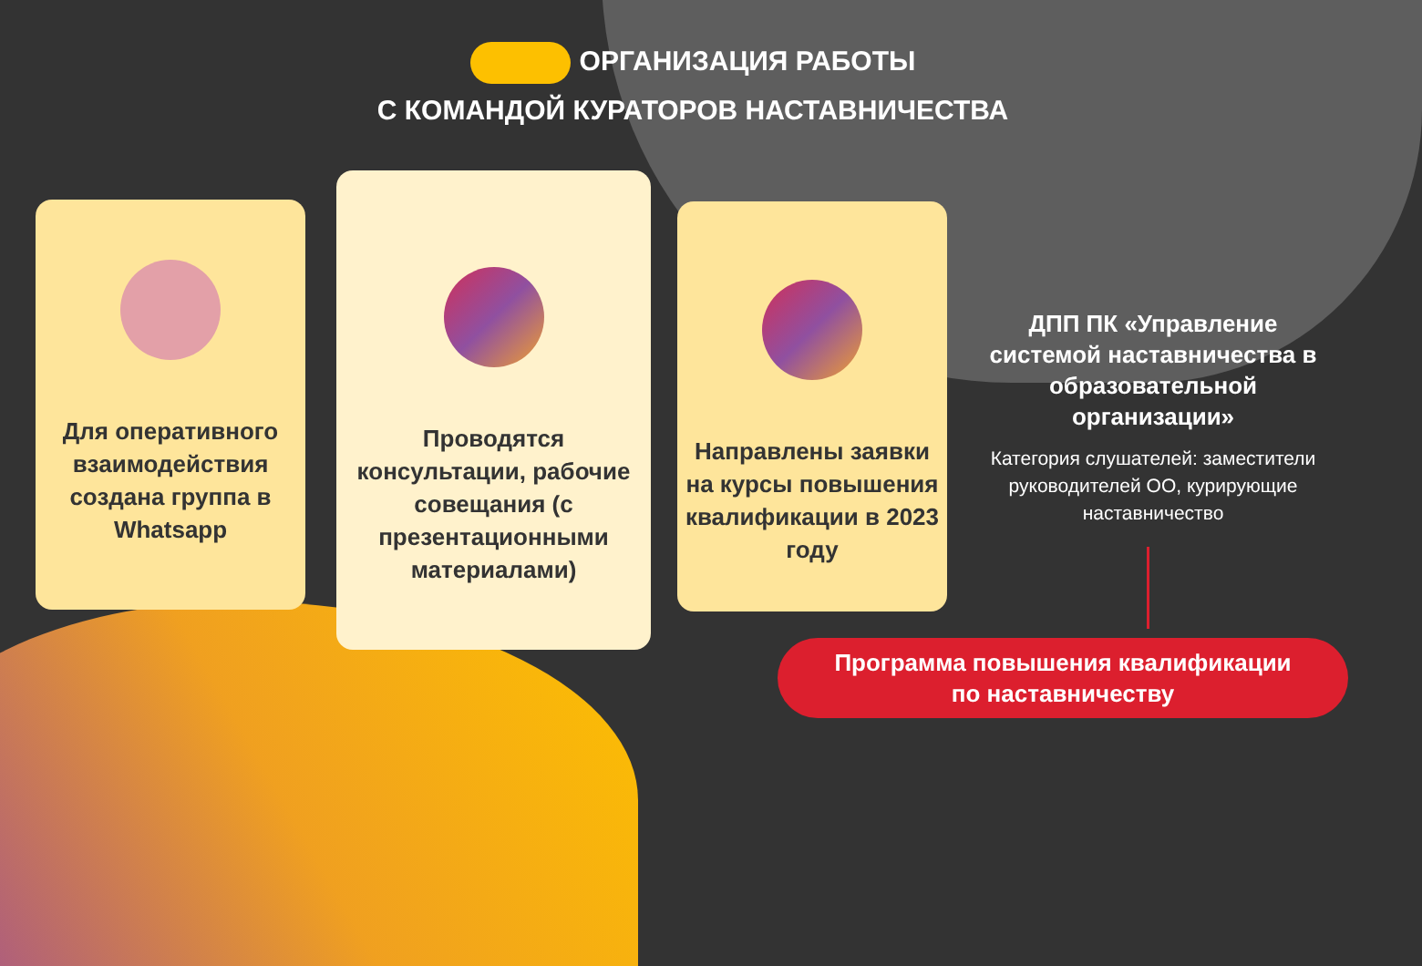ОРГАНИЗАЦИЯ РАБОТЫ
С КОМАНДОЙ КУРАТОРОВ НАСТАВНИЧЕСТВА
Для оперативного взаимодействия создана группа в Whatsapp
Проводятся консультации, рабочие совещания (с презентационными материалами)
Направлены заявки на курсы повышения квалификации в 2023 году
ДПП ПК «Управление системой наставничества в образовательной организации»
Категория слушателей: заместители руководителей ОО, курирующие наставничество
Программа повышения квалификации
по наставничеству